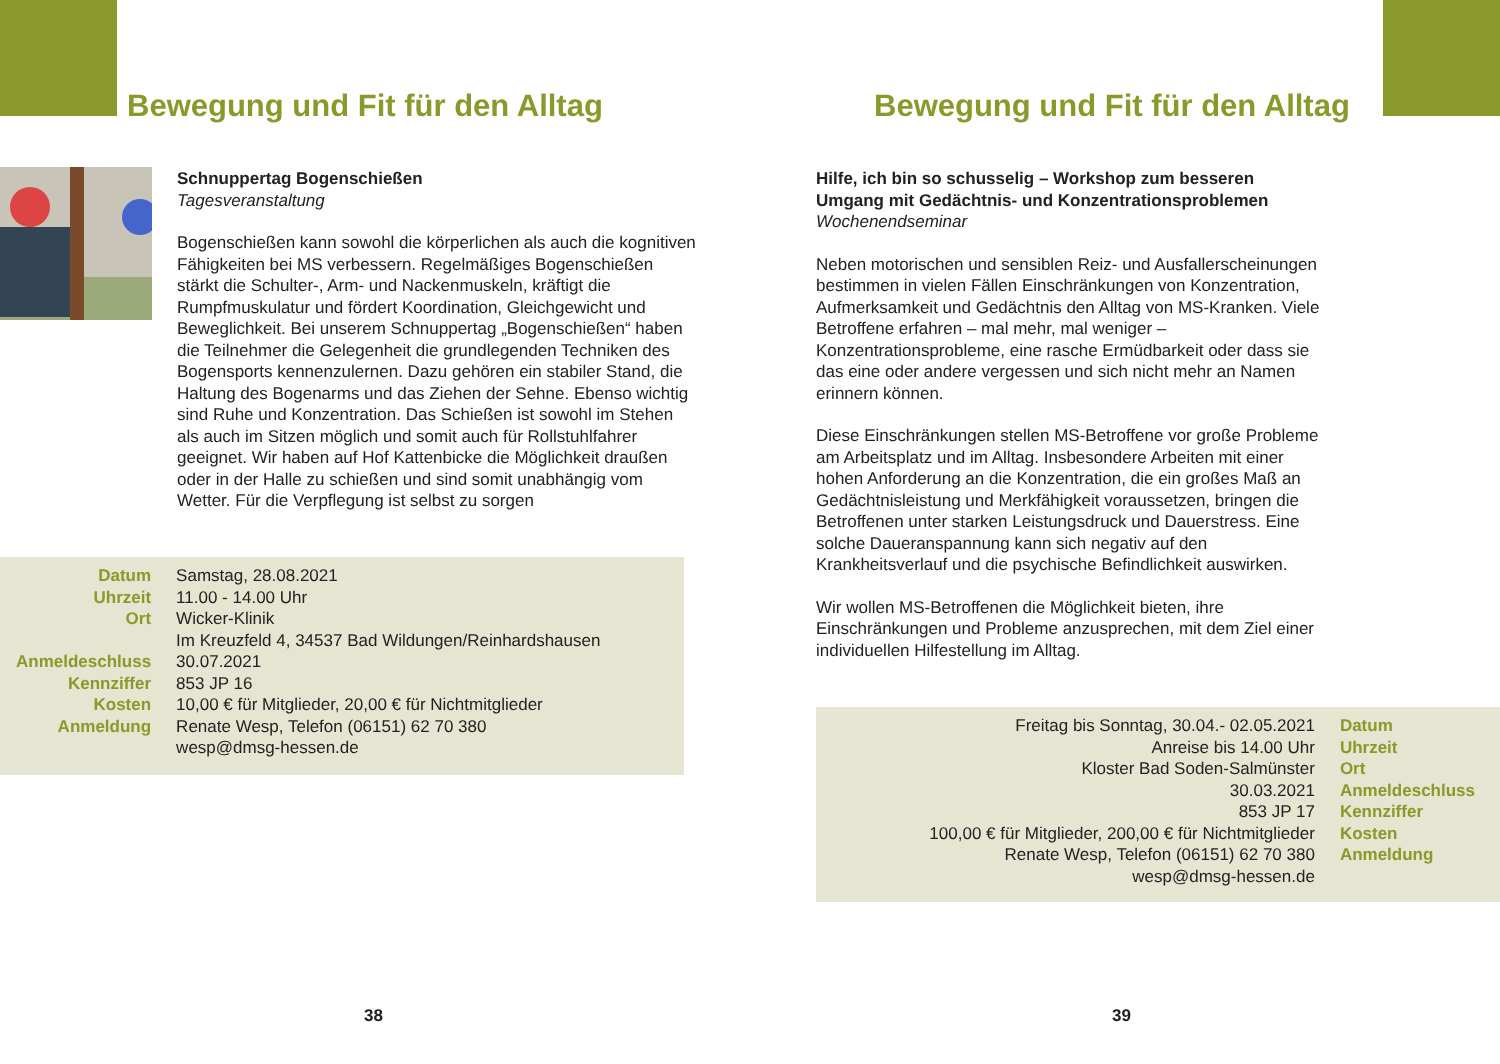Bewegung und Fit für den Alltag
Schnuppertag Bogenschießen
Tagesveranstaltung
Bogenschießen kann sowohl die körperlichen als auch die kognitiven Fähigkeiten bei MS verbessern. Regelmäßiges Bogenschießen stärkt die Schulter-, Arm- und Nackenmuskeln, kräftigt die Rumpfmuskulatur und fördert Koordination, Gleichgewicht und Beweglichkeit. Bei unserem Schnuppertag „Bogenschießen“ haben die Teilnehmer die Gelegenheit die grundlegenden Techniken des Bogensports kennenzulernen. Dazu gehören ein stabiler Stand, die Haltung des Bogenarms und das Ziehen der Sehne. Ebenso wichtig sind Ruhe und Konzentration. Das Schießen ist sowohl im Stehen als auch im Sitzen möglich und somit auch für Rollstuhlfahrer geeignet. Wir haben auf Hof Kattenbicke die Möglichkeit draußen oder in der Halle zu schießen und sind somit unabhängig vom Wetter. Für die Verpflegung ist selbst zu sorgen
| Datum | Samstag, 28.08.2021 |
| Uhrzeit | 11.00 - 14.00 Uhr |
| Ort | Wicker-Klinik Im Kreuzfeld 4, 34537 Bad Wildungen/Reinhardshausen |
| Anmeldeschluss | 30.07.2021 |
| Kennziffer | 853 JP 16 |
| Kosten | 10,00 € für Mitglieder, 20,00 € für Nichtmitglieder |
| Anmeldung | Renate Wesp, Telefon (06151) 62 70 380 wesp@dmsg-hessen.de |
38
Bewegung und Fit für den Alltag
Hilfe, ich bin so schusselig – Workshop zum besseren Umgang mit Gedächtnis- und Konzentrationsproblemen
Wochenendseminar
Neben motorischen und sensiblen Reiz- und Ausfallerscheinungen bestimmen in vielen Fällen Einschränkungen von Konzentration, Aufmerksamkeit und Gedächtnis den Alltag von MS-Kranken. Viele Betroffene erfahren – mal mehr, mal weniger – Konzentrationsprobleme, eine rasche Ermüdbarkeit oder dass sie das eine oder andere vergessen und sich nicht mehr an Namen erinnern können.
Diese Einschränkungen stellen MS-Betroffene vor große Probleme am Arbeitsplatz und im Alltag. Insbesondere Arbeiten mit einer hohen Anforderung an die Konzentration, die ein großes Maß an Gedächtnisleistung und Merkfähigkeit voraussetzen, bringen die Betroffenen unter starken Leistungsdruck und Dauerstress. Eine solche Daueranspannung kann sich negativ auf den Krankheitsverlauf und die psychische Befindlichkeit auswirken.
Wir wollen MS-Betroffenen die Möglichkeit bieten, ihre Einschränkungen und Probleme anzusprechen, mit dem Ziel einer individuellen Hilfestellung im Alltag.
| Freitag bis Sonntag, 30.04.- 02.05.2021 | Datum |
| Anreise bis 14.00 Uhr | Uhrzeit |
| Kloster Bad Soden-Salmünster | Ort |
| 30.03.2021 | Anmeldeschluss |
| 853 JP 17 | Kennziffer |
| 100,00 € für Mitglieder, 200,00 € für Nichtmitglieder | Kosten |
| Renate Wesp, Telefon (06151) 62 70 380 wesp@dmsg-hessen.de | Anmeldung |
39